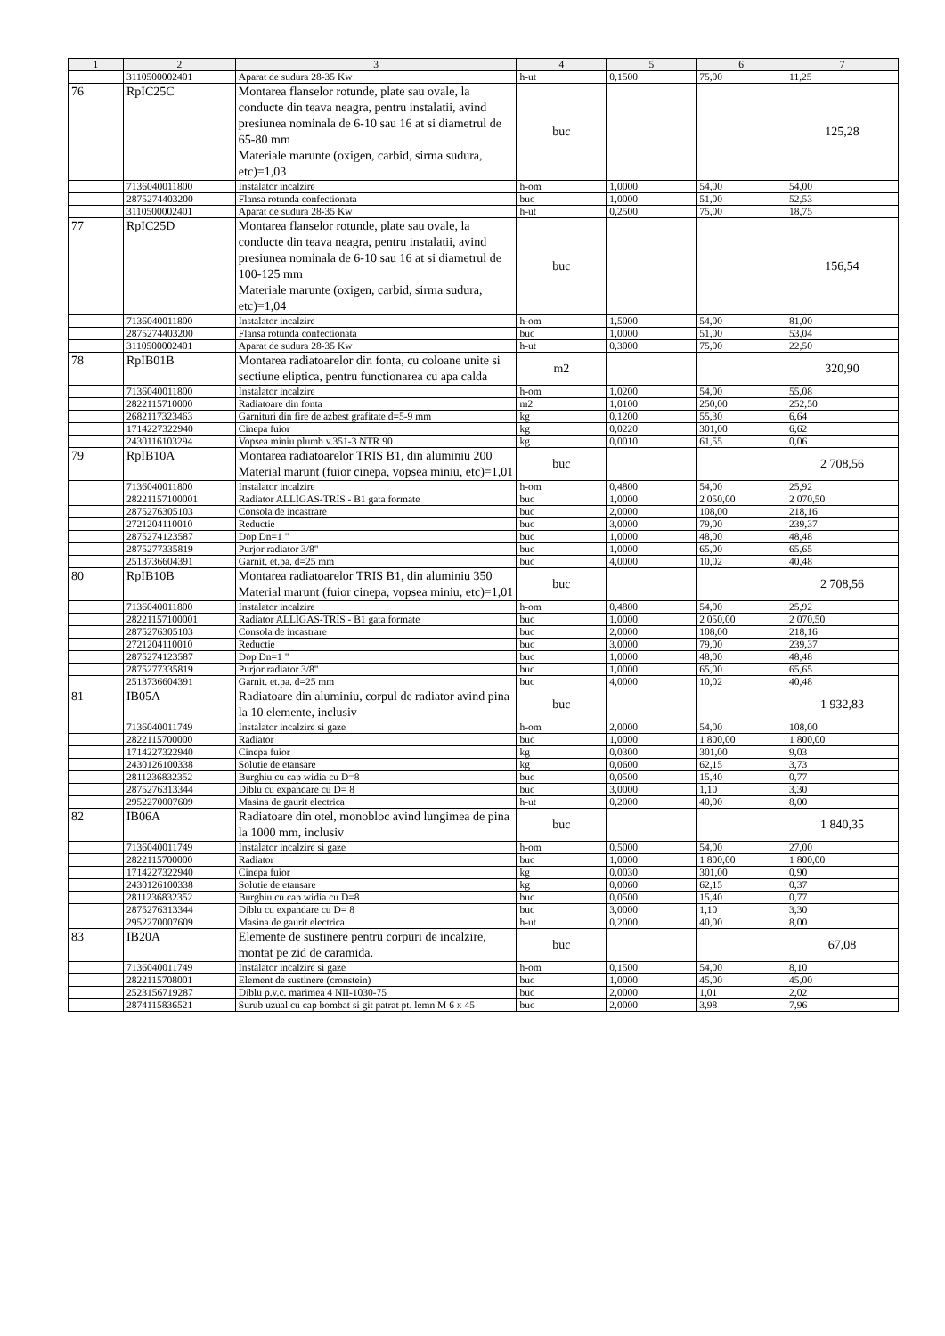| 1 | 2 | 3 | 4 | 5 | 6 | 7 |
| --- | --- | --- | --- | --- | --- | --- |
| | 3110500002401 | Aparat de sudura 28-35 Kw | h-ut | 0,1500 | 75,00 | 11,25 |
| 76 | RpIC25C | Montarea flanselor rotunde, plate sau ovale, la conducte din teava neagra, pentru instalatii, avind presiunea nominala de 6-10 sau 16 at si diametrul de 65-80 mm Materiale marunte (oxigen, carbid, sirma sudura, etc)=1,03 | buc | | | 125,28 |
| | 7136040011800 | Instalator incalzire | h-om | 1,0000 | 54,00 | 54,00 |
| | 2875274403200 | Flansa rotunda confectionata | buc | 1,0000 | 51,00 | 52,53 |
| | 3110500002401 | Aparat de sudura 28-35 Kw | h-ut | 0,2500 | 75,00 | 18,75 |
| 77 | RpIC25D | Montarea flanselor rotunde, plate sau ovale, la conducte din teava neagra, pentru instalatii, avind presiunea nominala de 6-10 sau 16 at si diametrul de 100-125 mm Materiale marunte (oxigen, carbid, sirma sudura, etc)=1,04 | buc | | | 156,54 |
| | 7136040011800 | Instalator incalzire | h-om | 1,5000 | 54,00 | 81,00 |
| | 2875274403200 | Flansa rotunda confectionata | buc | 1,0000 | 51,00 | 53,04 |
| | 3110500002401 | Aparat de sudura 28-35 Kw | h-ut | 0,3000 | 75,00 | 22,50 |
| 78 | RpIB01B | Montarea radiatoarelor din fonta, cu coloane unite si sectiune eliptica, pentru functionarea cu apa calda | m2 | | | 320,90 |
| | 7136040011800 | Instalator incalzire | h-om | 1,0200 | 54,00 | 55,08 |
| | 2822115710000 | Radiatoare din fonta | m2 | 1,0100 | 250,00 | 252,50 |
| | 2682117323463 | Garnituri din fire de azbest grafitate d=5-9 mm | kg | 0,1200 | 55,30 | 6,64 |
| | 1714227322940 | Cinepa fuior | kg | 0,0220 | 301,00 | 6,62 |
| | 2430116103294 | Vopsea miniu plumb v.351-3 NTR 90 | kg | 0,0010 | 61,55 | 0,06 |
| 79 | RpIB10A | Montarea radiatoarelor TRIS B1, din aluminiu 200 Material marunt (fuior cinepa, vopsea miniu, etc)=1,01 | buc | | | 2 708,56 |
| | 7136040011800 | Instalator incalzire | h-om | 0,4800 | 54,00 | 25,92 |
| | 28221157100001 | Radiator ALLIGAS-TRIS - B1 gata formate | buc | 1,0000 | 2 050,00 | 2 070,50 |
| | 2875276305103 | Consola de incastrare | buc | 2,0000 | 108,00 | 218,16 |
| | 2721204110010 | Reductie | buc | 3,0000 | 79,00 | 239,37 |
| | 2875274123587 | Dop Dn=1 " | buc | 1,0000 | 48,00 | 48,48 |
| | 2875277335819 | Purjor radiator 3/8" | buc | 1,0000 | 65,00 | 65,65 |
| | 2513736604391 | Garnit. et.pa. d=25 mm | buc | 4,0000 | 10,02 | 40,48 |
| 80 | RpIB10B | Montarea radiatoarelor TRIS B1, din aluminiu 350 Material marunt (fuior cinepa, vopsea miniu, etc)=1,01 | buc | | | 2 708,56 |
| | 7136040011800 | Instalator incalzire | h-om | 0,4800 | 54,00 | 25,92 |
| | 28221157100001 | Radiator ALLIGAS-TRIS - B1 gata formate | buc | 1,0000 | 2 050,00 | 2 070,50 |
| | 2875276305103 | Consola de incastrare | buc | 2,0000 | 108,00 | 218,16 |
| | 2721204110010 | Reductie | buc | 3,0000 | 79,00 | 239,37 |
| | 2875274123587 | Dop Dn=1 " | buc | 1,0000 | 48,00 | 48,48 |
| | 2875277335819 | Purjor radiator 3/8" | buc | 1,0000 | 65,00 | 65,65 |
| | 2513736604391 | Garnit. et.pa. d=25 mm | buc | 4,0000 | 10,02 | 40,48 |
| 81 | IB05A | Radiatoare din aluminiu, corpul de radiator avind pina la 10 elemente, inclusiv | buc | | | 1 932,83 |
| | 7136040011749 | Instalator incalzire si gaze | h-om | 2,0000 | 54,00 | 108,00 |
| | 2822115700000 | Radiator | buc | 1,0000 | 1 800,00 | 1 800,00 |
| | 1714227322940 | Cinepa fuior | kg | 0,0300 | 301,00 | 9,03 |
| | 2430126100338 | Solutie de etansare | kg | 0,0600 | 62,15 | 3,73 |
| | 2811236832352 | Burghiu cu cap widia cu D=8 | buc | 0,0500 | 15,40 | 0,77 |
| | 2875276313344 | Diblu cu expandare cu D= 8 | buc | 3,0000 | 1,10 | 3,30 |
| | 2952270007609 | Masina de gaurit electrica | h-ut | 0,2000 | 40,00 | 8,00 |
| 82 | IB06A | Radiatoare din otel, monobloc avind lungimea de pina la 1000 mm, inclusiv | buc | | | 1 840,35 |
| | 7136040011749 | Instalator incalzire si gaze | h-om | 0,5000 | 54,00 | 27,00 |
| | 2822115700000 | Radiator | buc | 1,0000 | 1 800,00 | 1 800,00 |
| | 1714227322940 | Cinepa fuior | kg | 0,0030 | 301,00 | 0,90 |
| | 2430126100338 | Solutie de etansare | kg | 0,0060 | 62,15 | 0,37 |
| | 2811236832352 | Burghiu cu cap widia cu D=8 | buc | 0,0500 | 15,40 | 0,77 |
| | 2875276313344 | Diblu cu expandare cu D= 8 | buc | 3,0000 | 1,10 | 3,30 |
| | 2952270007609 | Masina de gaurit electrica | h-ut | 0,2000 | 40,00 | 8,00 |
| 83 | IB20A | Elemente de sustinere pentru corpuri de incalzire, montat pe zid de caramida. | buc | | | 67,08 |
| | 7136040011749 | Instalator incalzire si gaze | h-om | 0,1500 | 54,00 | 8,10 |
| | 2822115708001 | Element de sustinere (cronstein) | buc | 1,0000 | 45,00 | 45,00 |
| | 2523156719287 | Diblu p.v.c. marimea 4 NII-1030-75 | buc | 2,0000 | 1,01 | 2,02 |
| | 2874115836521 | Surub uzual cu cap bombat si git patrat pt. lemn M 6 x 45 | buc | 2,0000 | 3,98 | 7,96 |